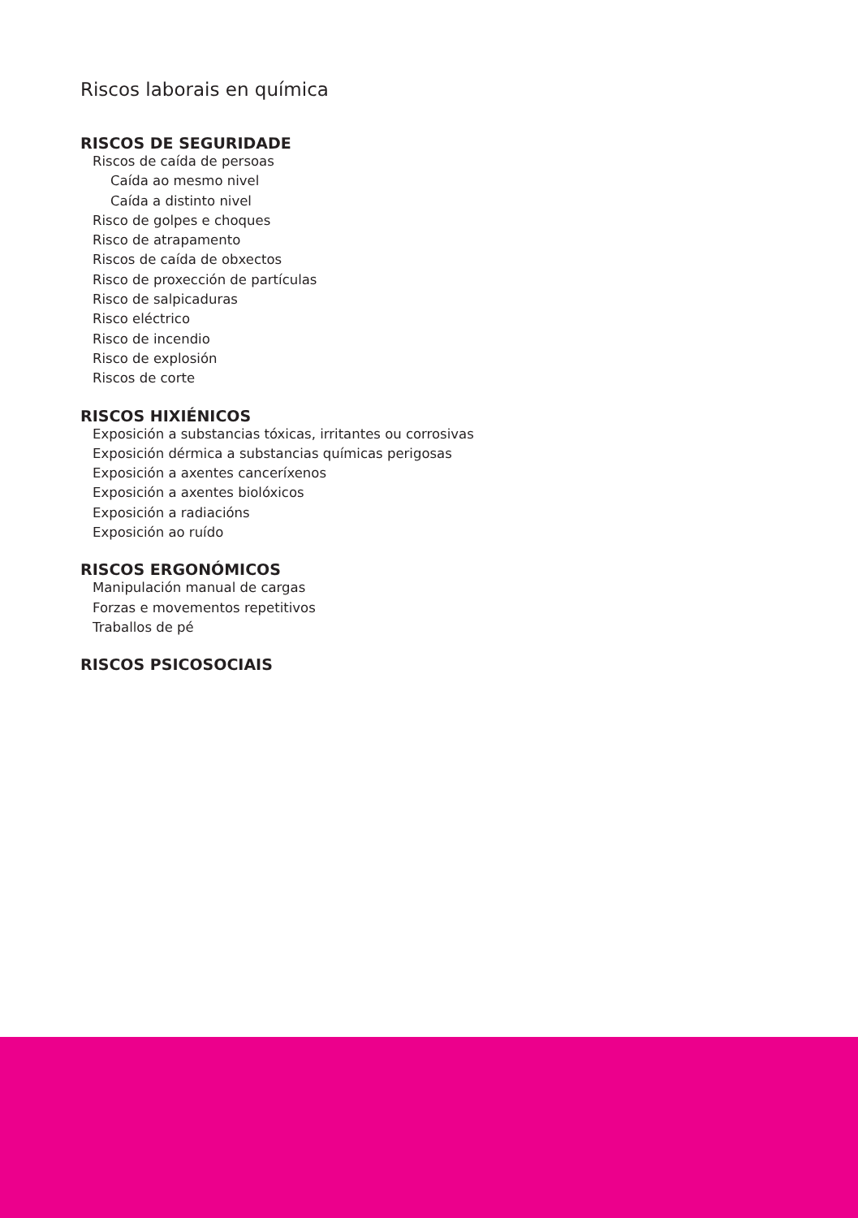Riscos laborais en química
RISCOS DE SEGURIDADE
Riscos de caída de persoas
Caída ao mesmo nivel
Caída a distinto nivel
Risco de golpes e choques
Risco de atrapamento
Riscos de caída de obxectos
Risco de proxección de partículas
Risco de salpicaduras
Risco eléctrico
Risco de incendio
Risco de explosión
Riscos de corte
RISCOS HIXIÉNICOS
Exposición a substancias tóxicas, irritantes ou corrosivas
Exposición dérmica a substancias químicas perigosas
Exposición a axentes canceríxenos
Exposición a axentes biolóxicos
Exposición a radiacións
Exposición ao ruído
RISCOS ERGONÓMICOS
Manipulación manual de cargas
Forzas e movementos repetitivos
Traballos de pé
RISCOS PSICOSOCIAIS